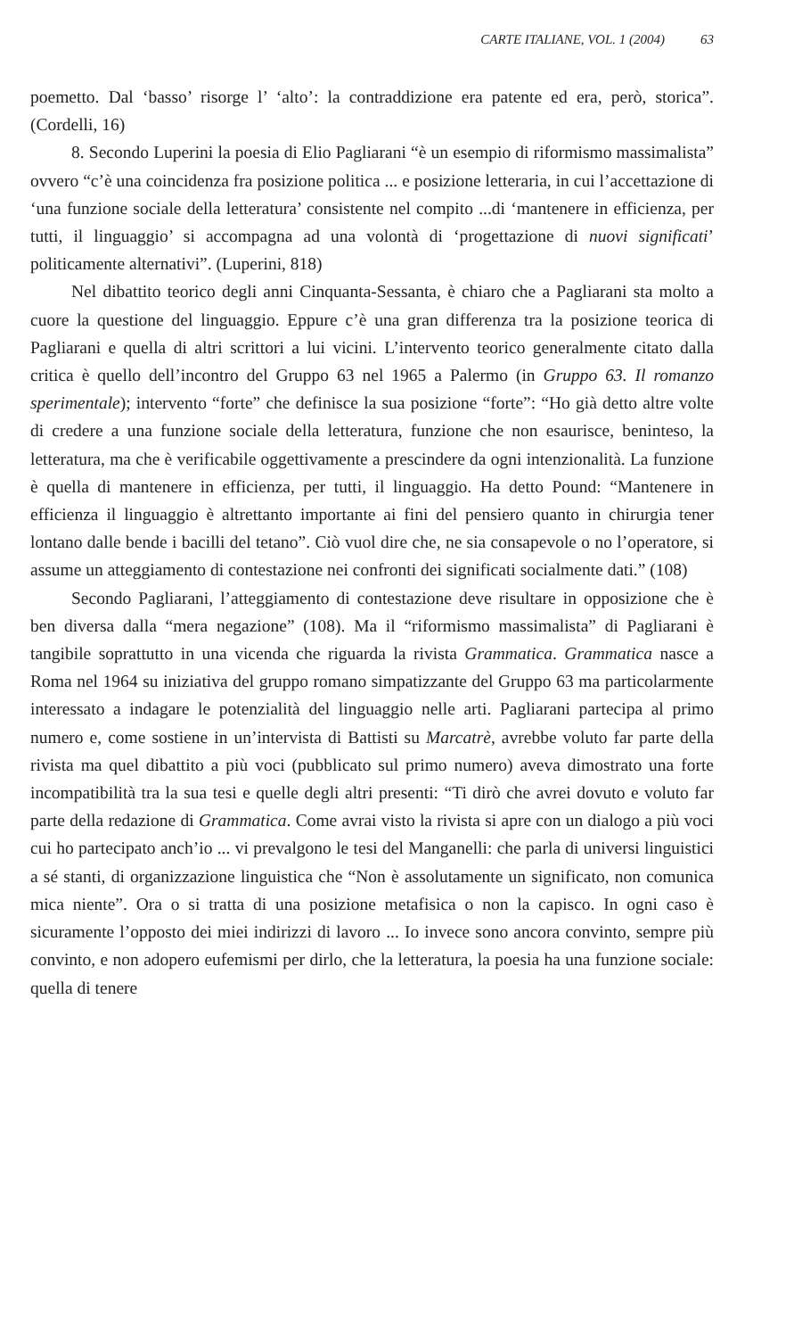CARTE ITALIANE, VOL. 1 (2004) 63
poemetto. Dal ‘basso’ risorge l’ ‘alto’: la contraddizione era patente ed era, però, storica”. (Cordelli, 16)
8. Secondo Luperini la poesia di Elio Pagliarani “è un esempio di riformismo massimalista” ovvero “c’è una coincidenza fra posizione politica ... e posizione letteraria, in cui l’accettazione di ‘una funzione sociale della letteratura’ consistente nel compito ...di ‘mantenere in efficienza, per tutti, il linguaggio’ si accompagna ad una volontà di ‘progettazione di nuovi significati’ politicamente alternativi”. (Luperini, 818)
Nel dibattito teorico degli anni Cinquanta-Sessanta, è chiaro che a Pagliarani sta molto a cuore la questione del linguaggio. Eppure c’è una gran differenza tra la posizione teorica di Pagliarani e quella di altri scrittori a lui vicini. L’intervento teorico generalmente citato dalla critica è quello dell’incontro del Gruppo 63 nel 1965 a Palermo (in Gruppo 63. Il romanzo sperimentale); intervento “forte” che definisce la sua posizione “forte”: “Ho già detto altre volte di credere a una funzione sociale della letteratura, funzione che non esaurisce, beninteso, la letteratura, ma che è verificabile oggettivamente a prescindere da ogni intenzionalità. La funzione è quella di mantenere in efficienza, per tutti, il linguaggio. Ha detto Pound: “Mantenere in efficienza il linguaggio è altrettanto importante ai fini del pensiero quanto in chirurgia tener lontano dalle bende i bacilli del tetano”. Ciò vuol dire che, ne sia consapevole o no l’operatore, si assume un atteggiamento di contestazione nei confronti dei significati socialmente dati.” (108)
Secondo Pagliarani, l’atteggiamento di contestazione deve risultare in opposizione che è ben diversa dalla “mera negazione” (108). Ma il “riformismo massimalista” di Pagliarani è tangibile soprattutto in una vicenda che riguarda la rivista Grammatica. Grammatica nasce a Roma nel 1964 su iniziativa del gruppo romano simpatizzante del Gruppo 63 ma particolarmente interessato a indagare le potenzialità del linguaggio nelle arti. Pagliarani partecipa al primo numero e, come sostiene in un’intervista di Battisti su Marcatrè, avrebbe voluto far parte della rivista ma quel dibattito a più voci (pubblicato sul primo numero) aveva dimostrato una forte incompatibilità tra la sua tesi e quelle degli altri presenti: “Ti dirò che avrei dovuto e voluto far parte della redazione di Grammatica. Come avrai visto la rivista si apre con un dialogo a più voci cui ho partecipato anch’io ... vi prevalgono le tesi del Manganelli: che parla di universi linguistici a sé stanti, di organizzazione linguistica che “Non è assolutamente un significato, non comunica mica niente”. Ora o si tratta di una posizione metafisica o non la capisco. In ogni caso è sicuramente l’opposto dei miei indirizzi di lavoro ... Io invece sono ancora convinto, sempre più convinto, e non adopero eufemismi per dirlo, che la letteratura, la poesia ha una funzione sociale: quella di tenere